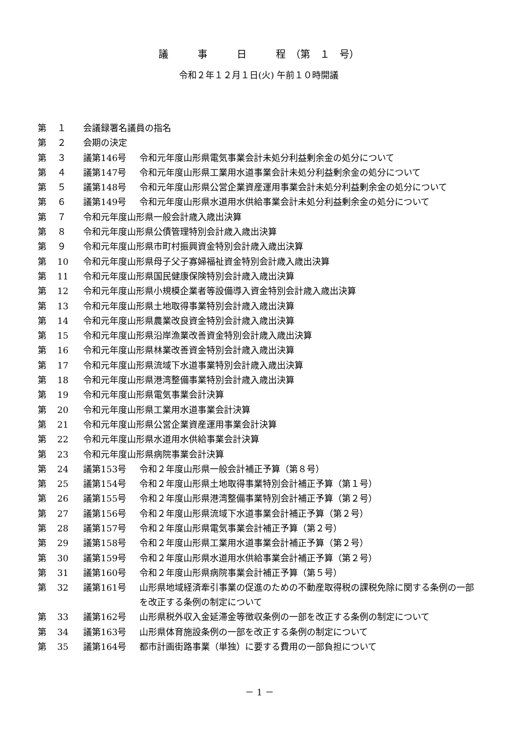議　　　事　　　日　　　程　（第　１　号）
令和２年１２月１日(火) 午前１０時開議
| 第 | １ | 会議録署名議員の指名 | |
| 第 | ２ | 会期の決定 | |
| 第 | ３ | 議第146号 | 令和元年度山形県電気事業会計未処分利益剰余金の処分について |
| 第 | ４ | 議第147号 | 令和元年度山形県工業用水道事業会計未処分利益剰余金の処分について |
| 第 | ５ | 議第148号 | 令和元年度山形県公営企業資産運用事業会計未処分利益剰余金の処分について |
| 第 | ６ | 議第149号 | 令和元年度山形県水道用水供給事業会計未処分利益剰余金の処分について |
| 第 | ７ | 令和元年度山形県一般会計歳入歳出決算 | |
| 第 | ８ | 令和元年度山形県公債管理特別会計歳入歳出決算 | |
| 第 | ９ | 令和元年度山形県市町村振興資金特別会計歳入歳出決算 | |
| 第 | 10 | 令和元年度山形県母子父子寡婦福祉資金特別会計歳入歳出決算 | |
| 第 | 11 | 令和元年度山形県国民健康保険特別会計歳入歳出決算 | |
| 第 | 12 | 令和元年度山形県小規模企業者等設備導入資金特別会計歳入歳出決算 | |
| 第 | 13 | 令和元年度山形県土地取得事業特別会計歳入歳出決算 | |
| 第 | 14 | 令和元年度山形県農業改良資金特別会計歳入歳出決算 | |
| 第 | 15 | 令和元年度山形県沿岸漁業改善資金特別会計歳入歳出決算 | |
| 第 | 16 | 令和元年度山形県林業改善資金特別会計歳入歳出決算 | |
| 第 | 17 | 令和元年度山形県流域下水道事業特別会計歳入歳出決算 | |
| 第 | 18 | 令和元年度山形県港湾整備事業特別会計歳入歳出決算 | |
| 第 | 19 | 令和元年度山形県電気事業会計決算 | |
| 第 | 20 | 令和元年度山形県工業用水道事業会計決算 | |
| 第 | 21 | 令和元年度山形県公営企業資産運用事業会計決算 | |
| 第 | 22 | 令和元年度山形県水道用水供給事業会計決算 | |
| 第 | 23 | 令和元年度山形県病院事業会計決算 | |
| 第 | 24 | 議第153号 | 令和２年度山形県一般会計補正予算（第８号） |
| 第 | 25 | 議第154号 | 令和２年度山形県土地取得事業特別会計補正予算（第１号） |
| 第 | 26 | 議第155号 | 令和２年度山形県港湾整備事業特別会計補正予算（第２号） |
| 第 | 27 | 議第156号 | 令和２年度山形県流域下水道事業会計補正予算（第２号） |
| 第 | 28 | 議第157号 | 令和２年度山形県電気事業会計補正予算（第２号） |
| 第 | 29 | 議第158号 | 令和２年度山形県工業用水道事業会計補正予算（第２号） |
| 第 | 30 | 議第159号 | 令和２年度山形県水道用水供給事業会計補正予算（第２号） |
| 第 | 31 | 議第160号 | 令和２年度山形県病院事業会計補正予算（第５号） |
| 第 | 32 | 議第161号 | 山形県地域経済牽引事業の促進のための不動産取得税の課税免除に関する条例の一部を改正する条例の制定について |
| 第 | 33 | 議第162号 | 山形県税外収入金延滞金等徴収条例の一部を改正する条例の制定について |
| 第 | 34 | 議第163号 | 山形県体育施設条例の一部を改正する条例の制定について |
| 第 | 35 | 議第164号 | 都市計画街路事業（単独）に要する費用の一部負担について |
－ 1 －